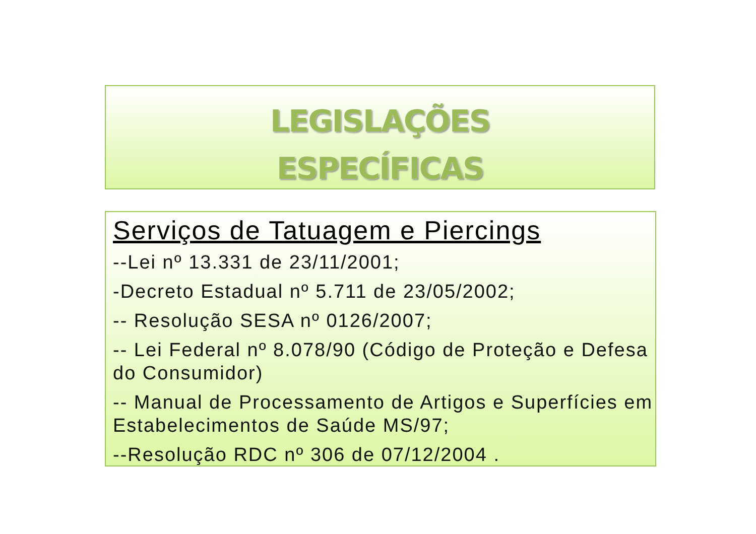LEGISLAÇÕES
ESPECÍFICAS
Serviços de Tatuagem e Piercings
--Lei nº 13.331 de 23/11/2001;
-Decreto Estadual nº 5.711 de 23/05/2002;
-- Resolução SESA nº 0126/2007;
-- Lei Federal nº 8.078/90 (Código de Proteção e Defesa do Consumidor)
-- Manual de Processamento de Artigos e Superfícies em Estabelecimentos de Saúde MS/97;
--Resolução RDC nº 306 de 07/12/2004 .